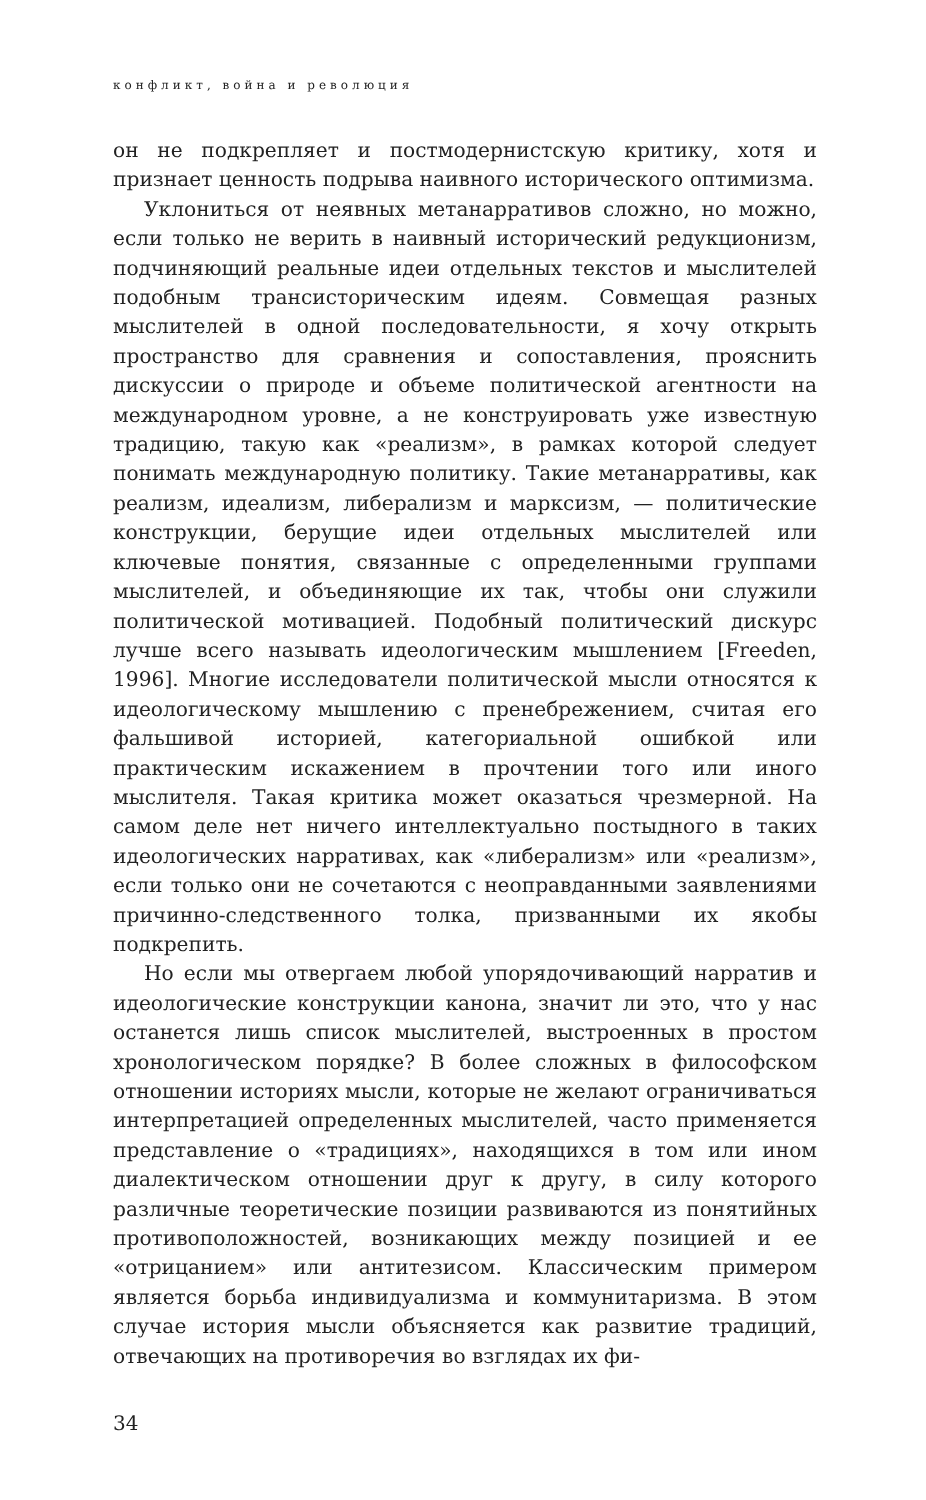конфликт, война и революция
он не подкрепляет и постмодернистскую критику, хотя и признает ценность подрыва наивного исторического оптимизма.
Уклониться от неявных метанарративов сложно, но можно, если только не верить в наивный исторический редукционизм, подчиняющий реальные идеи отдельных текстов и мыслителей подобным трансисторическим идеям. Совмещая разных мыслителей в одной последовательности, я хочу открыть пространство для сравнения и сопоставления, прояснить дискуссии о природе и объеме политической агентности на международном уровне, а не конструировать уже известную традицию, такую как «реализм», в рамках которой следует понимать международную политику. Такие метанарративы, как реализм, идеализм, либерализм и марксизм, — политические конструкции, берущие идеи отдельных мыслителей или ключевые понятия, связанные с определенными группами мыслителей, и объединяющие их так, чтобы они служили политической мотивацией. Подобный политический дискурс лучше всего называть идеологическим мышлением [Freeden, 1996]. Многие исследователи политической мысли относятся к идеологическому мышлению с пренебрежением, считая его фальшивой историей, категориальной ошибкой или практическим искажением в прочтении того или иного мыслителя. Такая критика может оказаться чрезмерной. На самом деле нет ничего интеллектуально постыдного в таких идеологических нарративах, как «либерализм» или «реализм», если только они не сочетаются с неоправданными заявлениями причинно-следственного толка, призванными их якобы подкрепить.
Но если мы отвергаем любой упорядочивающий нарратив и идеологические конструкции канона, значит ли это, что у нас останется лишь список мыслителей, выстроенных в простом хронологическом порядке? В более сложных в философском отношении историях мысли, которые не желают ограничиваться интерпретацией определенных мыслителей, часто применяется представление о «традициях», находящихся в том или ином диалектическом отношении друг к другу, в силу которого различные теоретические позиции развиваются из понятийных противоположностей, возникающих между позицией и ее «отрицанием» или антитезисом. Классическим примером является борьба индивидуализма и коммунитаризма. В этом случае история мысли объясняется как развитие традиций, отвечающих на противоречия во взглядах их фи-
34